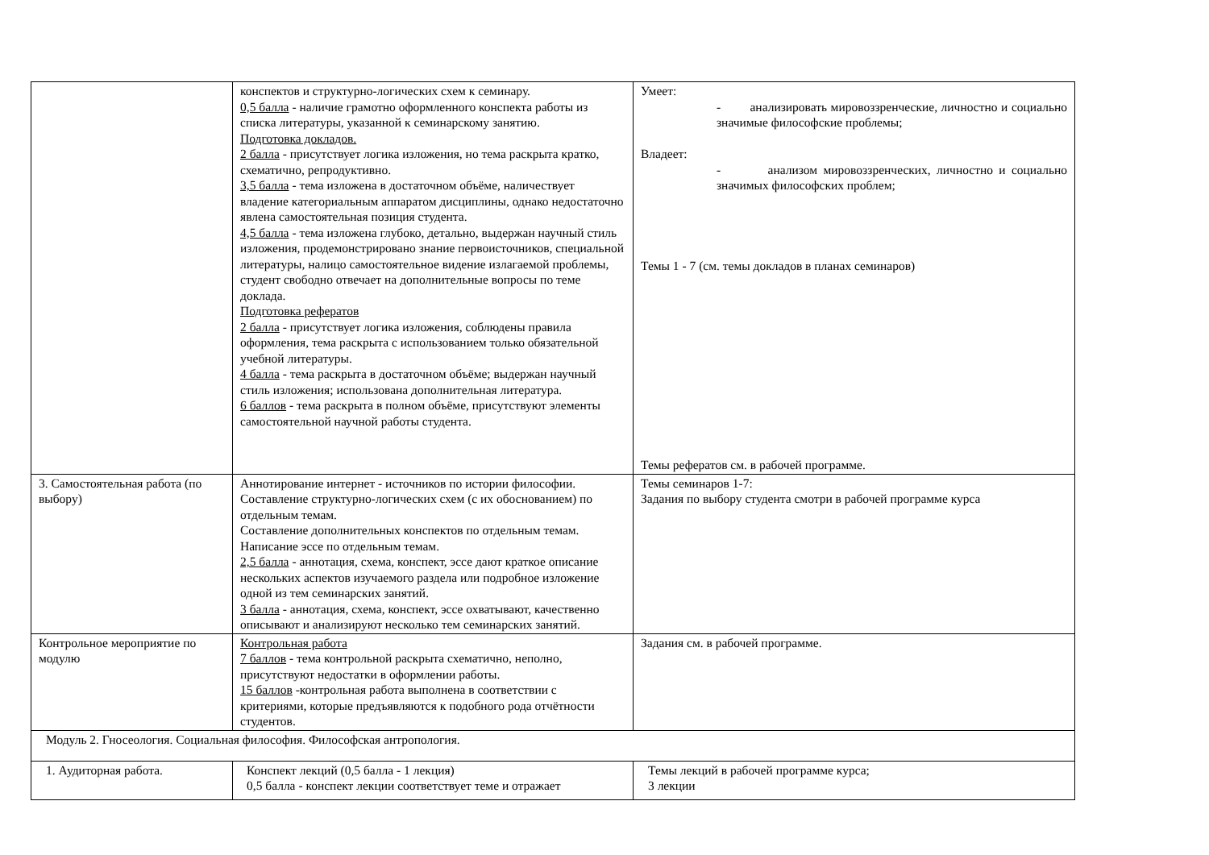| | конспектов и структурно-логических схем к семинару. 0,5 балла - наличие грамотно оформленного конспекта работы из списка литературы, указанной к семинарскому занятию. Подготовка докладов. 2 балла - присутствует логика изложения, но тема раскрыта кратко, схематично, репродуктивно. 3,5 балла - тема изложена в достаточном объёме, наличествует владение категориальным аппаратом дисциплины, однако недостаточно явлена самостоятельная позиция студента. 4,5 балла - тема изложена глубоко, детально, выдержан научный стиль изложения, продемонстрировано знание первоисточников, специальной литературы, налицо самостоятельное видение излагаемой проблемы, студент свободно отвечает на дополнительные вопросы по теме доклада. Подготовка рефератов 2 балла - присутствует логика изложения, соблюдены правила оформления, тема раскрыта с использованием только обязательной учебной литературы. 4 балла - тема раскрыта в достаточном объёме; выдержан научный стиль изложения; использована дополнительная литература. 6 баллов - тема раскрыта в полном объёме, присутствуют элементы самостоятельной научной работы студента. | Умеет: - анализировать мировоззренческие, личностно и социально значимые философские проблемы; Владеет: - анализом мировоззренческих, личностно и социально значимых философских проблем; Темы 1 - 7 (см. темы докладов в планах семинаров) Темы рефератов см. в рабочей программе. |
| 3. Самостоятельная работа (по выбору) | Аннотирование интернет - источников по истории философии. Составление структурно-логических схем (с их обоснованием) по отдельным темам. Составление дополнительных конспектов по отдельным темам. Написание эссе по отдельным темам. 2,5 балла - аннотация, схема, конспект, эссе дают краткое описание нескольких аспектов изучаемого раздела или подробное изложение одной из тем семинарских занятий. 3 балла - аннотация, схема, конспект, эссе охватывают, качественно описывают и анализируют несколько тем семинарских занятий. | Темы семинаров 1-7: Задания по выбору студента смотри в рабочей программе курса |
| Контрольное мероприятие по модулю | Контрольная работа 7 баллов - тема контрольной раскрыта схематично, неполно, присутствуют недостатки в оформлении работы. 15 баллов -контрольная работа выполнена в соответствии с критериями, которые предъявляются к подобного рода отчётности студентов. | Задания см. в рабочей программе. |
| Модуль 2. Гносеология. Социальная философия. Философская антропология. | | |
| 1. Аудиторная работа. | Конспект лекций (0,5 балла - 1 лекция) 0,5 балла - конспект лекции соответствует теме и отражает | Темы лекций в рабочей программе курса; 3 лекции |